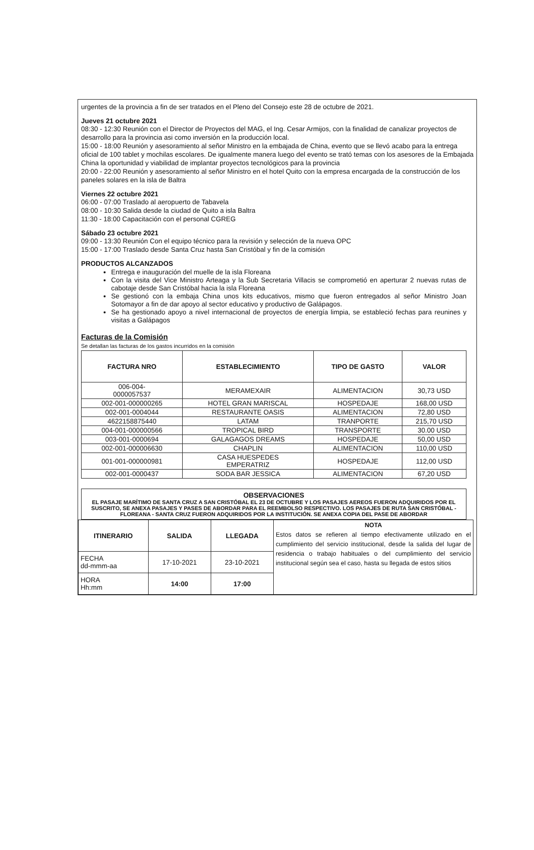urgentes de la provincia a fin de ser tratados en el Pleno del Consejo este 28 de octubre de 2021.
Jueves 21 octubre 2021
08:30 - 12:30 Reunión con el Director de Proyectos del MAG, el Ing. Cesar Armijos, con la finalidad de canalizar proyectos de desarrollo para la provincia asi como inversión en la producción local.
15:00 - 18:00 Reunión y asesoramiento al señor Ministro en la embajada de China, evento que se llevó acabo para la entrega oficial de 100 tablet y mochilas escolares. De igualmente manera luego del evento se trató temas con los asesores de la Embajada China la oportunidad y viabilidad de implantar proyectos tecnológicos para la provincia
20:00 - 22:00 Reunión y asesoramiento al señor Ministro en el hotel Quito con la empresa encargada de la construcción de los paneles solares en la isla de Baltra
Viernes 22 octubre 2021
06:00 - 07:00 Traslado al aeropuerto de Tabavela
08:00 - 10:30 Salida desde la ciudad de Quito a isla Baltra
11:30 - 18:00 Capacitación con el personal CGREG
Sábado 23 octubre 2021
09:00 - 13:30 Reunión Con el equipo técnico para la revisión y selección de la nueva OPC
15:00 - 17:00 Traslado desde Santa Cruz hasta San Cristóbal y fin de la comisión
PRODUCTOS ALCANZADOS
Entrega e inauguración del muelle de la isla Floreana
Con la visita del Vice Ministro Arteaga y la Sub Secretaria Villacis se comprometió en aperturar 2 nuevas rutas de cabotaje desde San Cristóbal hacia la isla Floreana
Se gestionó con la embaja China unos kits educativos, mismo que fueron entregados al señor Ministro Joan Sotomayor a fin de dar apoyo al sector educativo y productivo de Galápagos.
Se ha gestionado apoyo a nivel internacional de proyectos de energía limpia, se estableció fechas para reunines y visitas a Galápagos
Facturas de la Comisión
Se detallan las facturas de los gastos incurridos en la comisión
| FACTURA NRO | ESTABLECIMIENTO | TIPO DE GASTO | VALOR |
| --- | --- | --- | --- |
| 006-004- 0000057537 | MERAMEXAIR | ALIMENTACION | 30,73 USD |
| 002-001-000000265 | HOTEL GRAN MARISCAL | HOSPEDAJE | 168,00 USD |
| 002-001-0004044 | RESTAURANTE OASIS | ALIMENTACION | 72,80 USD |
| 4622158875440 | LATAM | TRANPORTE | 215,70 USD |
| 004-001-000000566 | TROPICAL BIRD | TRANSPORTE | 30.00 USD |
| 003-001-0000694 | GALAGAGOS DREAMS | HOSPEDAJE | 50,00 USD |
| 002-001-000006630 | CHAPLIN | ALIMENTACION | 110,00 USD |
| 001-001-000000981 | CASA HUESPEDES EMPERATRIZ | HOSPEDAJE | 112,00 USD |
| 002-001-0000437 | SODA BAR JESSICA | ALIMENTACION | 67,20 USD |
OBSERVACIONES
EL PASAJE MARÍTIMO DE SANTA CRUZ A SAN CRISTÓBAL EL 23 DE OCTUBRE Y LOS PASAJES AEREOS FUERON ADQUIRIDOS POR EL SUSCRITO, SE ANEXA PASAJES Y PASES DE ABORDAR PARA EL REEMBOLSO RESPECTIVO. LOS PASAJES DE RUTA SAN CRISTÓBAL - FLOREANA - SANTA CRUZ FUERON ADQUIRIDOS POR LA INSTITUCIÓN. SE ANEXA COPIA DEL PASE DE ABORDAR
| ITINERARIO | SALIDA | LLEGADA | NOTA Estos datos se refieren al tiempo efectivamente utilizado en el cumplimiento del servicio institucional, desde la salida del lugar de residencia o trabajo habituales o del cumplimiento del servicio institucional según sea el caso, hasta su llegada de estos sitios |
| FECHA dd-mmm-aa | 17-10-2021 | 23-10-2021 | |
| HORA Hh:mm | 14:00 | 17:00 | |